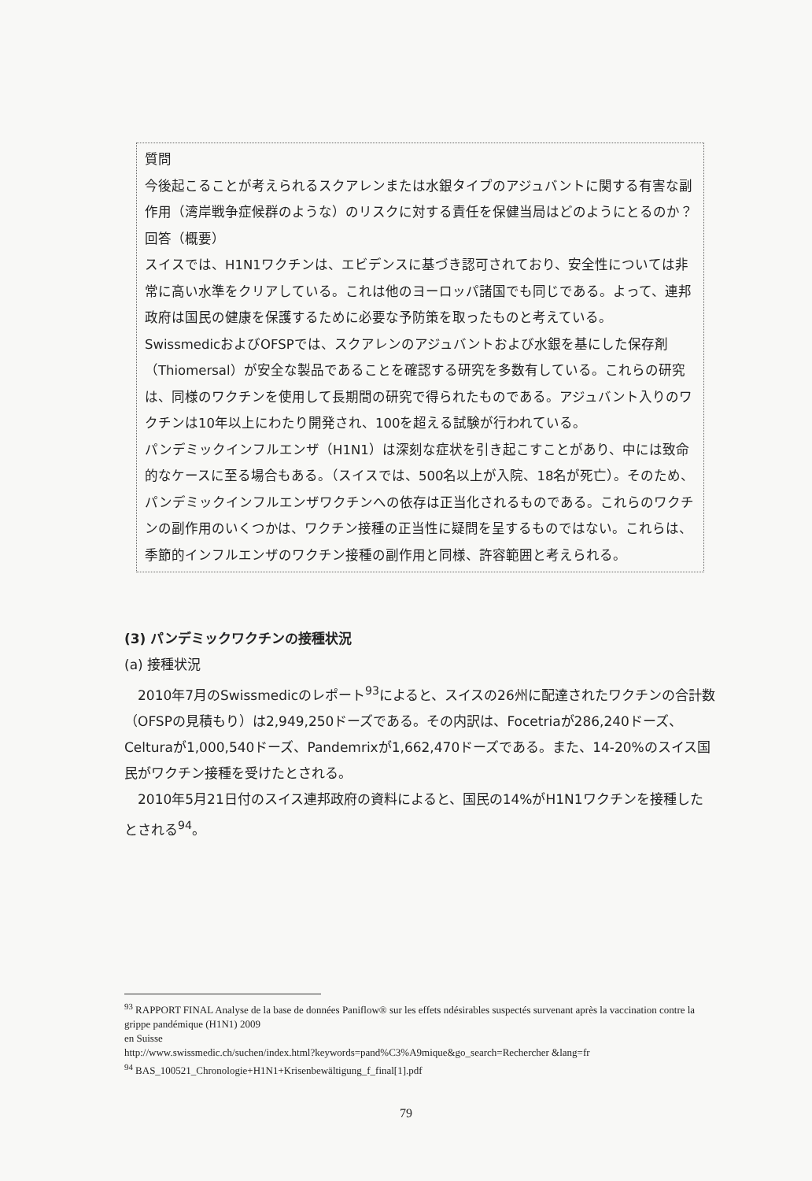質問
今後起こることが考えられるスクアレンまたは水銀タイプのアジュバントに関する有害な副作用（湾岸戦争症候群のような）のリスクに対する責任を保健当局はどのようにとるのか？
回答（概要）
スイスでは、H1N1ワクチンは、エビデンスに基づき認可されており、安全性については非常に高い水準をクリアしている。これは他のヨーロッパ諸国でも同じである。よって、連邦政府は国民の健康を保護するために必要な予防策を取ったものと考えている。
SwissmedicおよびOFSPでは、スクアレンのアジュバントおよび水銀を基にした保存剤（Thiomersal）が安全な製品であることを確認する研究を多数有している。これらの研究は、同様のワクチンを使用して長期間の研究で得られたものである。アジュバント入りのワクチンは10年以上にわたり開発され、100を超える試験が行われている。
パンデミックインフルエンザ（H1N1）は深刻な症状を引き起こすことがあり、中には致命的なケースに至る場合もある。（スイスでは、500名以上が入院、18名が死亡）。そのため、パンデミックインフルエンザワクチンへの依存は正当化されるものである。これらのワクチンの副作用のいくつかは、ワクチン接種の正当性に疑問を呈するものではない。これらは、季節的インフルエンザのワクチン接種の副作用と同様、許容範囲と考えられる。
(3) パンデミックワクチンの接種状況
(a) 接種状況
　2010年7月のSwissmedicのレポート<sup>93</sup>によると、スイスの26州に配達されたワクチンの合計数（OFSPの見積もり）は2,949,250ドーズである。その内訳は、Focetriaが286,240ドーズ、Celturaが1,000,540ドーズ、Pandemrixが1,662,470ドーズである。また、14-20%のスイス国民がワクチン接種を受けたとされる。
　2010年5月21日付のスイス連邦政府の資料によると、国民の14%がH1N1ワクチンを接種したとされる<sup>94</sup>。
<sup>93</sup> RAPPORT FINAL Analyse de la base de données Paniflow® sur les effets ndésirables suspectés survenant après la vaccination contre la grippe pandémique (H1N1) 2009
en Suisse
http://www.swissmedic.ch/suchen/index.html?keywords=pand%C3%A9mique&go_search=Rechercher &lang=fr
<sup>94</sup> BAS_100521_Chronologie+H1N1+Krisenbewältigung_f_final[1].pdf
79